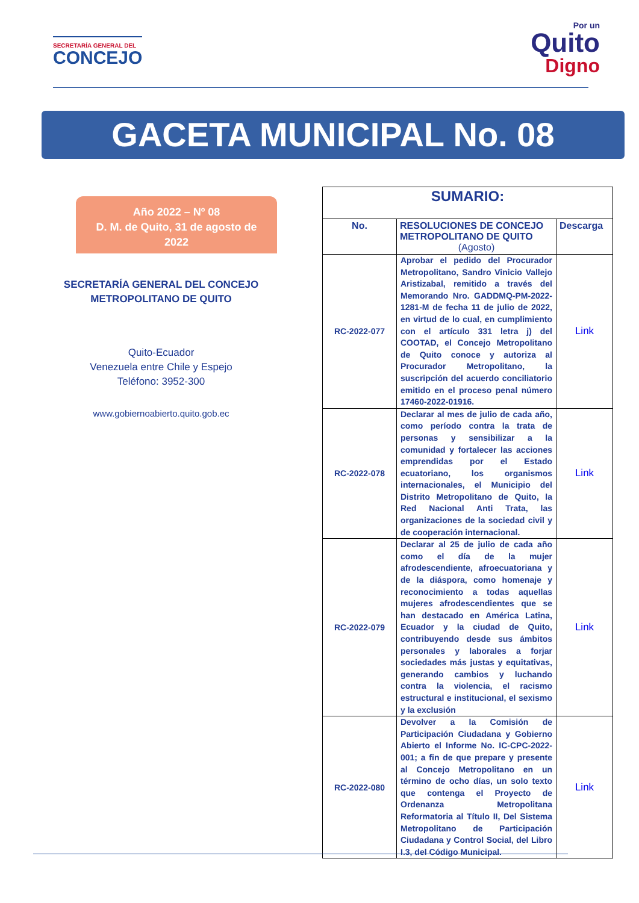SECRETARÍA GENERAL DEL
CONCEJO
Por un
Quito
Digno
GACETA MUNICIPAL No. 08
Año 2022 – Nº 08
D. M. de Quito, 31 de agosto de
2022
SECRETARÍA GENERAL DEL CONCEJO
METROPOLITANO DE QUITO
Quito-Ecuador
Venezuela entre Chile y Espejo
Teléfono: 3952-300
www.gobiernoabierto.quito.gob.ec
| SUMARIO: | | |
| No. | RESOLUCIONES DE CONCEJO METROPOLITANO DE QUITO (Agosto) | Descarga |
| RC-2022-077 | Aprobar el pedido del Procurador Metropolitano, Sandro Vinicio Vallejo Aristizabal, remitido a través del Memorando Nro. GADDMQ-PM-2022-1281-M de fecha 11 de julio de 2022, en virtud de lo cual, en cumplimiento con el artículo 331 letra j) del COOTAD, el Concejo Metropolitano de Quito conoce y autoriza al Procurador Metropolitano, la suscripción del acuerdo conciliatorio emitido en el proceso penal número 17460-2022-01916. | Link |
| RC-2022-078 | Declarar al mes de julio de cada año, como período contra la trata de personas y sensibilizar a la comunidad y fortalecer las acciones emprendidas por el Estado ecuatoriano, los organismos internacionales, el Municipio del Distrito Metropolitano de Quito, la Red Nacional Anti Trata, las organizaciones de la sociedad civil y de cooperación internacional. | Link |
| RC-2022-079 | Declarar al 25 de julio de cada año como el día de la mujer afrodescendiente, afroecuatoriana y de la diáspora, como homenaje y reconocimiento a todas aquellas mujeres afrodescendientes que se han destacado en América Latina, Ecuador y la ciudad de Quito, contribuyendo desde sus ámbitos personales y laborales a forjar sociedades más justas y equitativas, generando cambios y luchando contra la violencia, el racismo estructural e institucional, el sexismo y la exclusión | Link |
| RC-2022-080 | Devolver a la Comisión de Participación Ciudadana y Gobierno Abierto el Informe No. IC-CPC-2022-001; a fin de que prepare y presente al Concejo Metropolitano en un término de ocho días, un solo texto que contenga el Proyecto de Ordenanza Metropolitana Reformatoria al Título II, Del Sistema Metropolitano de Participación Ciudadana y Control Social, del Libro I.3, del Código Municipal. | Link |